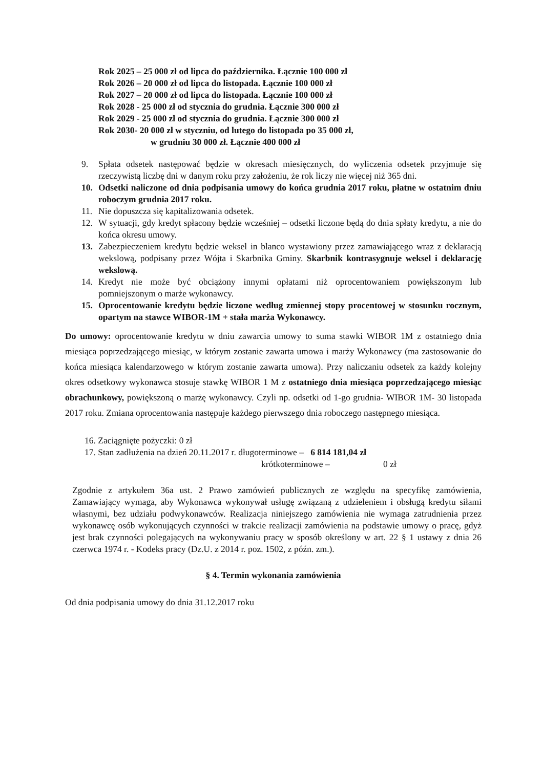Rok 2025 – 25 000 zł od lipca do października. Łącznie 100 000 zł
Rok 2026 – 20 000 zł od lipca do listopada. Łącznie 100 000 zł
Rok 2027 – 20 000 zł od lipca do listopada. Łącznie 100 000 zł
Rok 2028 - 25 000 zł od stycznia do grudnia. Łącznie 300 000 zł
Rok 2029 - 25 000 zł od stycznia do grudnia. Łącznie 300 000 zł
Rok 2030- 20 000 zł w styczniu, od lutego do listopada po 35 000 zł,
w grudniu 30 000 zł. Łącznie 400 000 zł
9. Spłata odsetek następować będzie w okresach miesięcznych, do wyliczenia odsetek przyjmuje się rzeczywistą liczbę dni w danym roku przy założeniu, że rok liczy nie więcej niż 365 dni.
10. Odsetki naliczone od dnia podpisania umowy do końca grudnia 2017 roku, płatne w ostatnim dniu roboczym grudnia 2017 roku.
11. Nie dopuszcza się kapitalizowania odsetek.
12. W sytuacji, gdy kredyt spłacony będzie wcześniej – odsetki liczone będą do dnia spłaty kredytu, a nie do końca okresu umowy.
13. Zabezpieczeniem kredytu będzie weksel in blanco wystawiony przez zamawiającego wraz z deklaracją wekslową, podpisany przez Wójta i Skarbnika Gminy. Skarbnik kontrasygnuje weksel i deklarację wekslową.
14. Kredyt nie może być obciążony innymi opłatami niż oprocentowaniem powiększonym lub pomniejszonym o marże wykonawcy.
15. Oprocentowanie kredytu będzie liczone według zmiennej stopy procentowej w stosunku rocznym, opartym na stawce WIBOR-1M + stała marża Wykonawcy.
Do umowy: oprocentowanie kredytu w dniu zawarcia umowy to suma stawki WIBOR 1M z ostatniego dnia miesiąca poprzedzającego miesiąc, w którym zostanie zawarta umowa i marży Wykonawcy (ma zastosowanie do końca miesiąca kalendarzowego w którym zostanie zawarta umowa). Przy naliczaniu odsetek za każdy kolejny okres odsetkowy wykonawca stosuje stawkę WIBOR 1 M z ostatniego dnia miesiąca poprzedzającego miesiąc obrachunkowy, powiększoną o marżę wykonawcy. Czyli np. odsetki od 1-go grudnia- WIBOR 1M- 30 listopada 2017 roku. Zmiana oprocentowania następuje każdego pierwszego dnia roboczego następnego miesiąca.
16. Zaciągnięte pożyczki: 0 zł
17. Stan zadłużenia na dzień 20.11.2017 r. długoterminowe – 6 814 181,04 zł
krótkoterminowe – 0 zł
Zgodnie z artykułem 36a ust. 2 Prawo zamówień publicznych ze względu na specyfikę zamówienia, Zamawiający wymaga, aby Wykonawca wykonywał usługę związaną z udzieleniem i obsługą kredytu siłami własnymi, bez udziału podwykonawców. Realizacja niniejszego zamówienia nie wymaga zatrudnienia przez wykonawcę osób wykonujących czynności w trakcie realizacji zamówienia na podstawie umowy o pracę, gdyż jest brak czynności polegających na wykonywaniu pracy w sposób określony w art. 22 § 1 ustawy z dnia 26 czerwca 1974 r. - Kodeks pracy (Dz.U. z 2014 r. poz. 1502, z późn. zm.).
§ 4. Termin wykonania zamówienia
Od dnia podpisania umowy do dnia 31.12.2017 roku